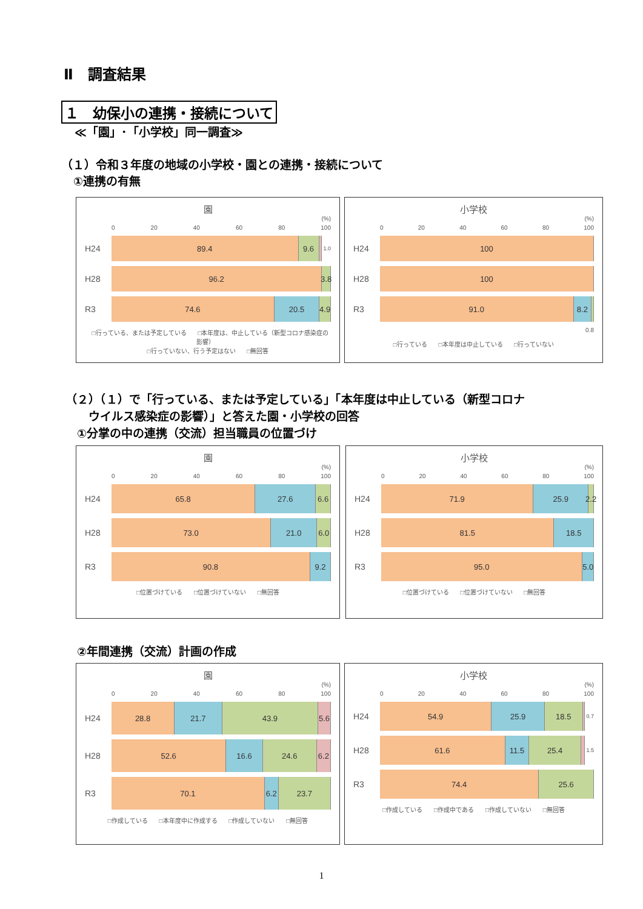Ⅱ　調査結果
１　幼保小の連携・接続について
≪「園」･「小学校」同一調査≫
（１）令和３年度の地域の小学校・園との連携・接続について
①連携の有無
園
(%)
0 20 40 60 80 100
H24
89.4 9.6
1.0
H28
96.2 3.8
R3
74.6 20.5 4.9
□行っている、または予定している □本年度は、中止している（新型コロナ感染症の影響）
□行っていない、行う予定はない □無回答
小学校
(%)
0 20 40 60 80 100
H24
100
H28
100
R3
91.0 8.2
0.8
□行っている □本年度は中止している □行っていない
（２）（１）で「行っている、または予定している」「本年度は中止している（新型コロナ
　　ウイルス感染症の影響）」と答えた園・小学校の回答
①分掌の中の連携（交流）担当職員の位置づけ
園
(%)
0 20 40 60 80 100
H24
65.8 27.6 6.6
H28
73.0 21.0 6.0
R3
90.8 9.2
□位置づけている □位置づけていない □無回答
小学校
(%)
0 20 40 60 80 100
H24
71.9 25.9 2.2
H28
81.5 18.5
R3
95.0 5.0
□位置づけている □位置づけていない □無回答
②年間連携（交流）計画の作成
園
(%)
0 20 40 60 80 100
H24
28.8 21.7 43.9 5.6
H28
52.6 16.6 24.6 6.2
R3
70.1 6.2 23.7
□作成している □本年度中に作成する □作成していない □無回答
小学校
(%)
0 20 40 60 80 100
H24
54.9 25.9 18.5
0.7
H28
61.6 11.5 25.4
1.5
R3
74.4 25.6
□作成している □作成中である □作成していない □無回答
1